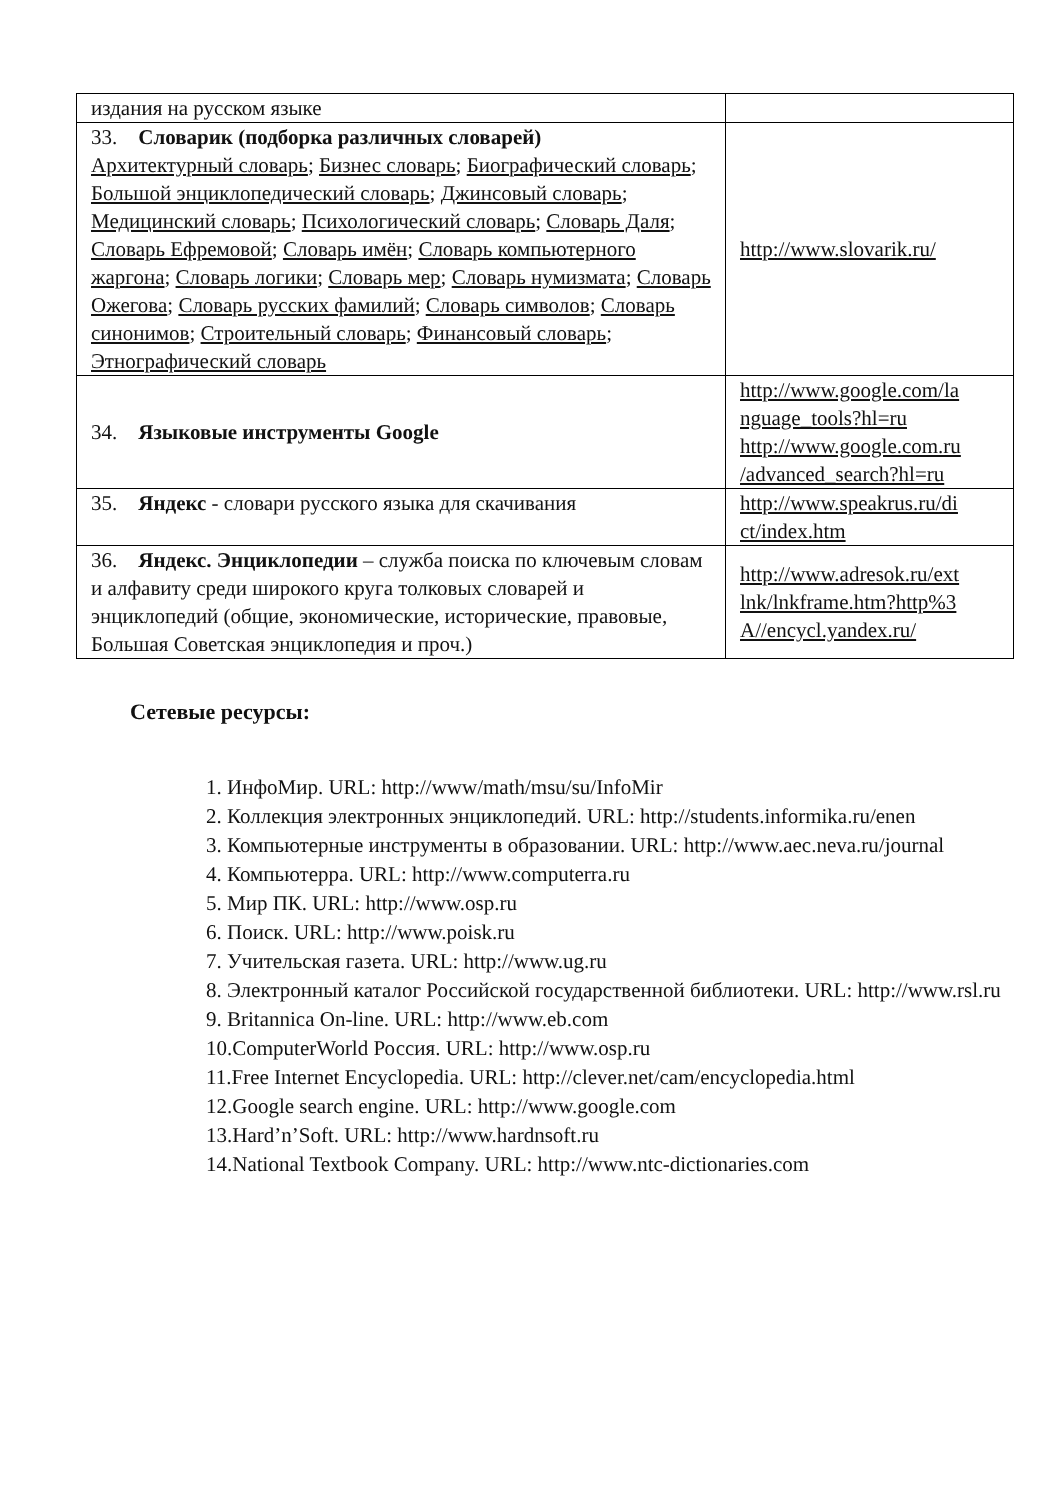| издания на русском языке | |
| 33. Словарик (подборка различных словарей) Архитектурный словарь ; Бизнес словарь ; Биографический словарь ; Большой энциклопедический словарь ; Джинсовый словарь ; Медицинский словарь ; Психологический словарь ; Словарь Даля ; Словарь Ефремовой ; Словарь имён ; Словарь компьютерного жаргона ; Словарь логики ; Словарь мер ; Словарь нумизмата ; Словарь Ожегова ; Словарь русских фамилий ; Словарь символов ; Словарь синонимов ; Строительный словарь ; Финансовый словарь ; Этнографический словарь | http://www.slovarik.ru/ |
| 34. Языковые инструменты Google | http://www.google.com/la nguage_tools?hl=ru http://www.google.com.ru /advanced_search?hl=ru |
| 35. Яндекс - словари русского языка для скачивания | http://www.speakrus.ru/di ct/index.htm |
| 36. Яндекс. Энциклопедии – служба поиска по ключевым словам и алфавиту среди широкого круга толковых словарей и энциклопедий (общие, экономические, исторические, правовые, Большая Советская энциклопедия и проч.) | http://www.adresok.ru/ext lnk/lnkframe.htm?http%3 A//encycl.yandex.ru/ |
Сетевые ресурсы:
1. ИнфоМир. URL: http://www/math/msu/su/InfoMir
2. Коллекция электронных энциклопедий. URL: http://students.informika.ru/enen
3. Компьютерные инструменты в образовании. URL: http://www.aec.neva.ru/journal
4. Компьютерра. URL: http://www.computerra.ru
5. Мир ПК. URL: http://www.osp.ru
6. Поиск. URL: http://www.poisk.ru
7. Учительская газета. URL: http://www.ug.ru
8. Электронный каталог Российской государственной библиотеки. URL: http://www.rsl.ru
9. Britannica On-line. URL: http://www.eb.com
10.ComputerWorld Россия. URL: http://www.osp.ru
11.Free Internet Encyclopedia. URL: http://clever.net/cam/encyclopedia.html
12.Google search engine. URL: http://www.google.com
13.Hard’n’Soft. URL: http://www.hardnsoft.ru
14.National Textbook Company. URL: http://www.ntc-dictionaries.com